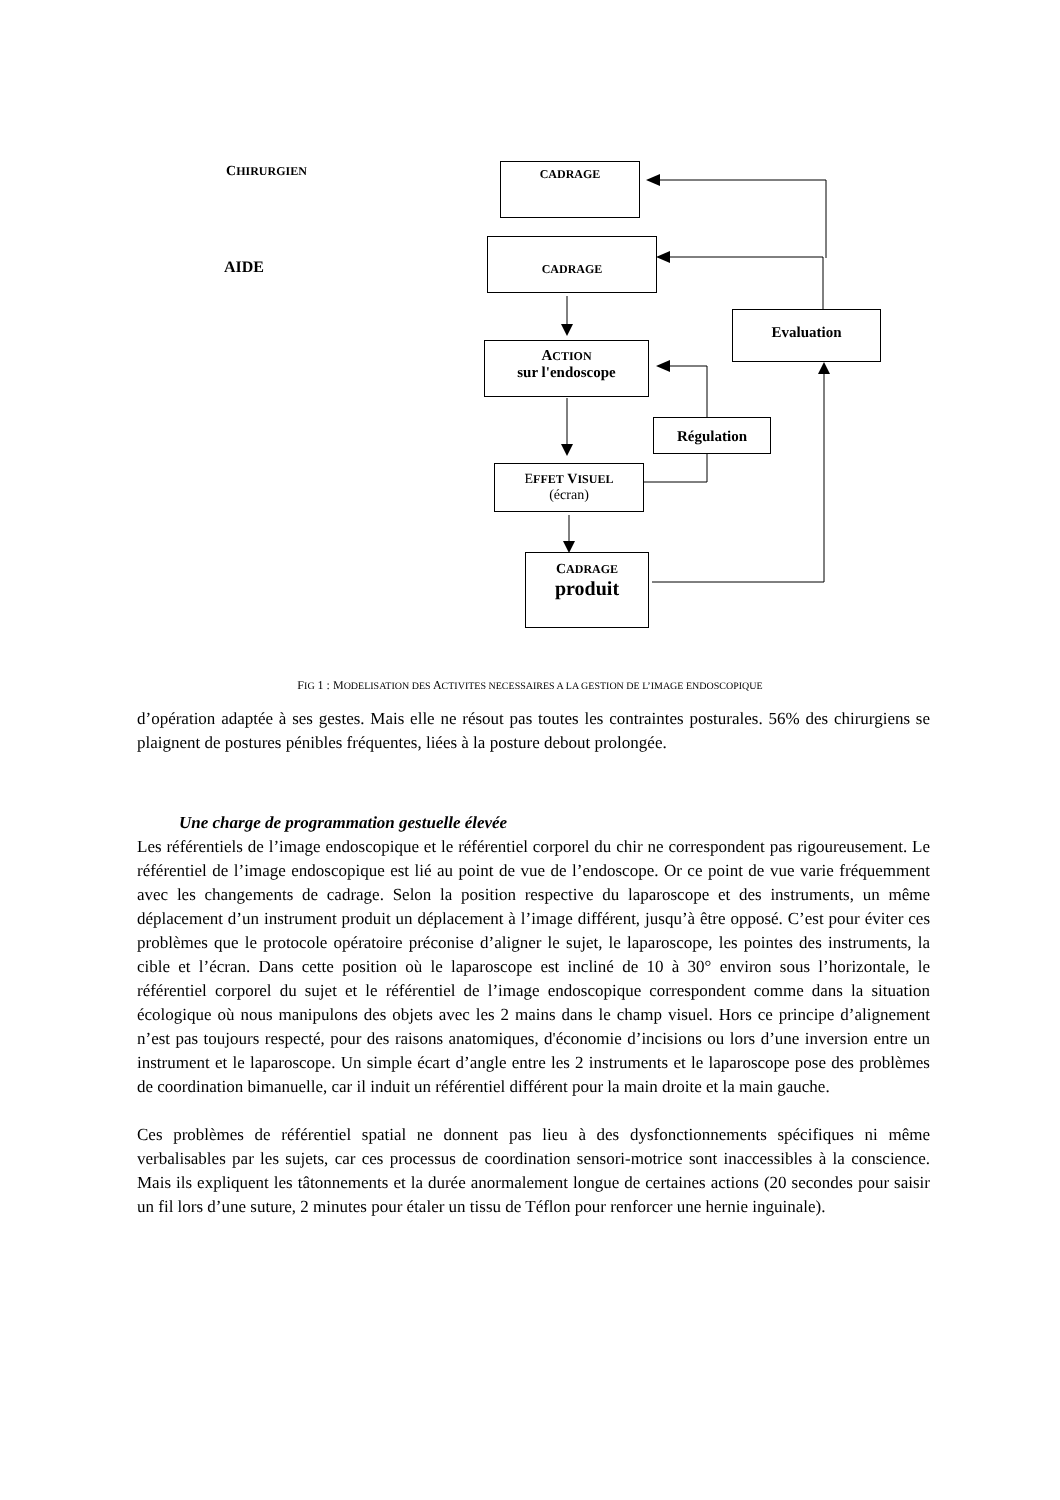CHIRURGIEN
AIDE
CADRAGE
CADRAGE
Evaluation
ACTION
sur l'endoscope
Régulation
EFFET VISUEL
(écran)
CADRAGE
produit
FIG 1 : MODELISATION DES ACTIVITES NECESSAIRES A LA GESTION DE L’IMAGE ENDOSCOPIQUE
d’opération adaptée à ses gestes. Mais elle ne résout pas toutes les contraintes posturales. 56% des chirurgiens se plaignent de postures pénibles fréquentes, liées à la posture debout prolongée.
Une charge de programmation gestuelle élevée
Les référentiels de l’image endoscopique et le référentiel corporel du chir ne correspondent pas rigoureusement. Le référentiel de l’image endoscopique est lié au point de vue de l’endoscope. Or ce point de vue varie fréquemment avec les changements de cadrage. Selon la position respective du laparoscope et des instruments, un même déplacement d’un instrument produit un déplacement à l’image différent, jusqu’à être opposé. C’est pour éviter ces problèmes que le protocole opératoire préconise d’aligner le sujet, le laparoscope, les pointes des instruments, la cible et l’écran. Dans cette position où le laparoscope est incliné de 10 à 30° environ sous l’horizontale, le référentiel corporel du sujet et le référentiel de l’image endoscopique correspondent comme dans la situation écologique où nous manipulons des objets avec les 2 mains dans le champ visuel. Hors ce principe d’alignement n’est pas toujours respecté, pour des raisons anatomiques, d'économie d’incisions ou lors d’une inversion entre un instrument et le laparoscope. Un simple écart d’angle entre les 2 instruments et le laparoscope pose des problèmes de coordination bimanuelle, car il induit un référentiel différent pour la main droite et la main gauche.
Ces problèmes de référentiel spatial ne donnent pas lieu à des dysfonctionnements spécifiques ni même verbalisables par les sujets, car ces processus de coordination sensori-motrice sont inaccessibles à la conscience. Mais ils expliquent les tâtonnements et la durée anormalement longue de certaines actions (20 secondes pour saisir un fil lors d’une suture, 2 minutes pour étaler un tissu de Téflon pour renforcer une hernie inguinale).